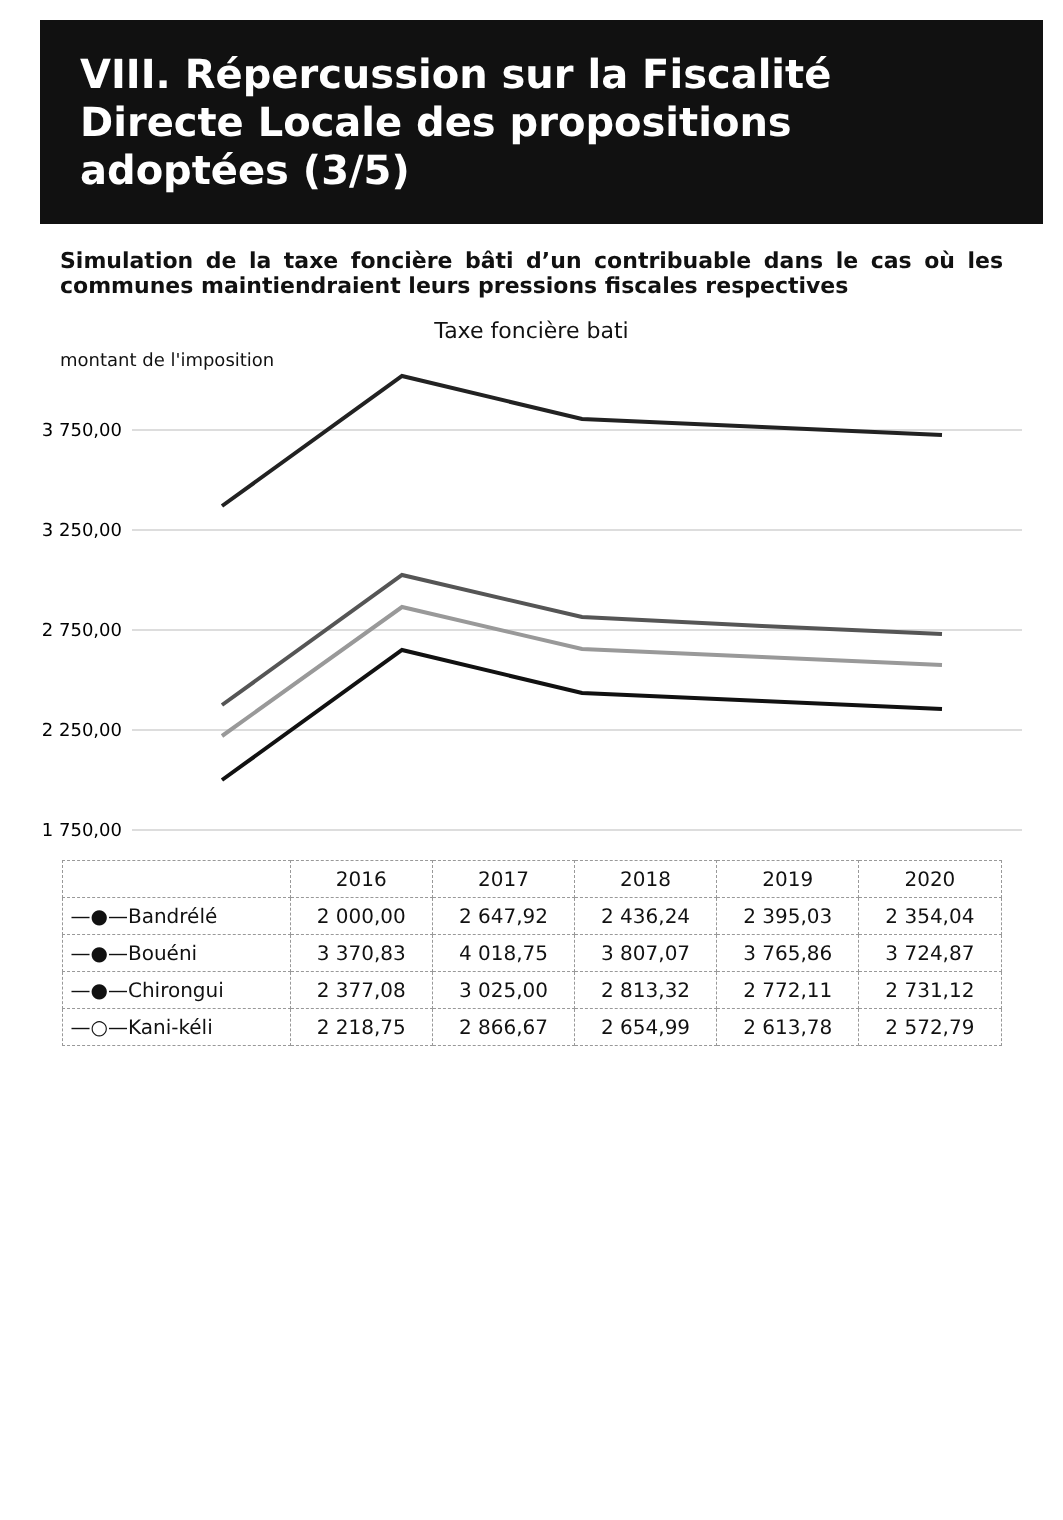VIII. Répercussion sur la Fiscalité Directe Locale des propositions adoptées (3/5)
Simulation de la taxe foncière bâti d’un contribuable dans le cas où les communes maintiendraient leurs pressions fiscales respectives
Taxe foncière bati
montant de l'imposition
3 750,00
3 250,00
2 750,00
2 250,00
1 750,00
| | 2016 | 2017 | 2018 | 2019 | 2020 |
| --- | --- | --- | --- | --- | --- |
| —●—Bandrélé | 2 000,00 | 2 647,92 | 2 436,24 | 2 395,03 | 2 354,04 |
| —●—Bouéni | 3 370,83 | 4 018,75 | 3 807,07 | 3 765,86 | 3 724,87 |
| —●—Chirongui | 2 377,08 | 3 025,00 | 2 813,32 | 2 772,11 | 2 731,12 |
| —○—Kani-kéli | 2 218,75 | 2 866,67 | 2 654,99 | 2 613,78 | 2 572,79 |